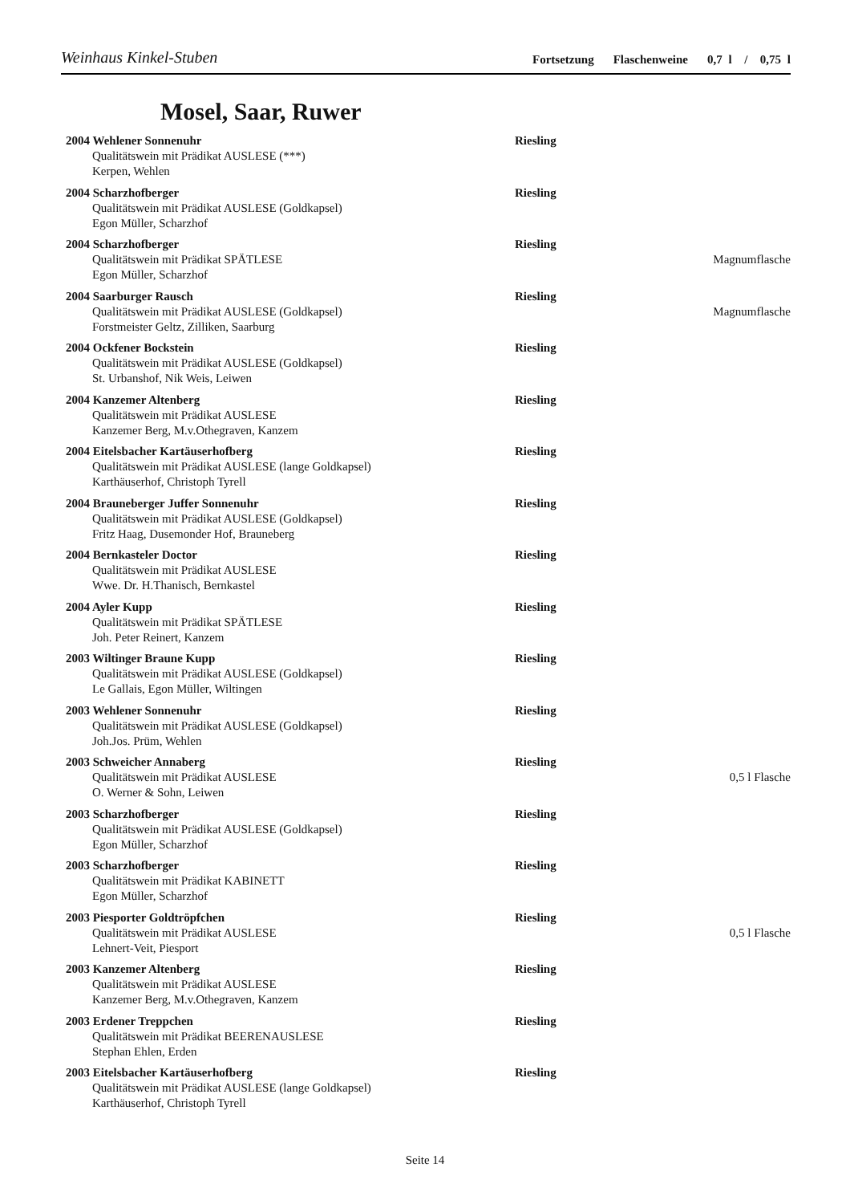Weinhaus Kinkel-Stuben
Fortsetzung Flaschenweine 0,7 l / 0,75 l
Mosel, Saar, Ruwer
2004 Wehlener Sonnenuhr Riesling
Qualitätswein mit Prädikat AUSLESE (***)
Kerpen, Wehlen
2004 Scharzhofberger Riesling
Qualitätswein mit Prädikat AUSLESE (Goldkapsel)
Egon Müller, Scharzhof
2004 Scharzhofberger Riesling
Qualitätswein mit Prädikat SPÄTLESE Magnumflasche
Egon Müller, Scharzhof
2004 Saarburger Rausch Riesling
Qualitätswein mit Prädikat AUSLESE (Goldkapsel) Magnumflasche
Forstmeister Geltz, Zilliken, Saarburg
2004 Ockfener Bockstein Riesling
Qualitätswein mit Prädikat AUSLESE (Goldkapsel)
St. Urbanshof, Nik Weis, Leiwen
2004 Kanzemer Altenberg Riesling
Qualitätswein mit Prädikat AUSLESE
Kanzemer Berg, M.v.Othegraven, Kanzem
2004 Eitelsbacher Kartäuserhofberg Riesling
Qualitätswein mit Prädikat AUSLESE (lange Goldkapsel)
Karthäuserhof, Christoph Tyrell
2004 Brauneberger Juffer Sonnenuhr Riesling
Qualitätswein mit Prädikat AUSLESE (Goldkapsel)
Fritz Haag, Dusemonder Hof, Brauneberg
2004 Bernkasteler Doctor Riesling
Qualitätswein mit Prädikat AUSLESE
Wwe. Dr. H.Thanisch, Bernkastel
2004 Ayler Kupp Riesling
Qualitätswein mit Prädikat SPÄTLESE
Joh. Peter Reinert, Kanzem
2003 Wiltinger Braune Kupp Riesling
Qualitätswein mit Prädikat AUSLESE (Goldkapsel)
Le Gallais, Egon Müller, Wiltingen
2003 Wehlener Sonnenuhr Riesling
Qualitätswein mit Prädikat AUSLESE (Goldkapsel)
Joh.Jos. Prüm, Wehlen
2003 Schweicher Annaberg Riesling
Qualitätswein mit Prädikat AUSLESE 0,5 l Flasche
O. Werner & Sohn, Leiwen
2003 Scharzhofberger Riesling
Qualitätswein mit Prädikat AUSLESE (Goldkapsel)
Egon Müller, Scharzhof
2003 Scharzhofberger Riesling
Qualitätswein mit Prädikat KABINETT
Egon Müller, Scharzhof
2003 Piesporter Goldtröpfchen Riesling
Qualitätswein mit Prädikat AUSLESE 0,5 l Flasche
Lehnert-Veit, Piesport
2003 Kanzemer Altenberg Riesling
Qualitätswein mit Prädikat AUSLESE
Kanzemer Berg, M.v.Othegraven, Kanzem
2003 Erdener Treppchen Riesling
Qualitätswein mit Prädikat BEERENAUSLESE
Stephan Ehlen, Erden
2003 Eitelsbacher Kartäuserhofberg Riesling
Qualitätswein mit Prädikat AUSLESE (lange Goldkapsel)
Karthäuserhof, Christoph Tyrell
Seite 14